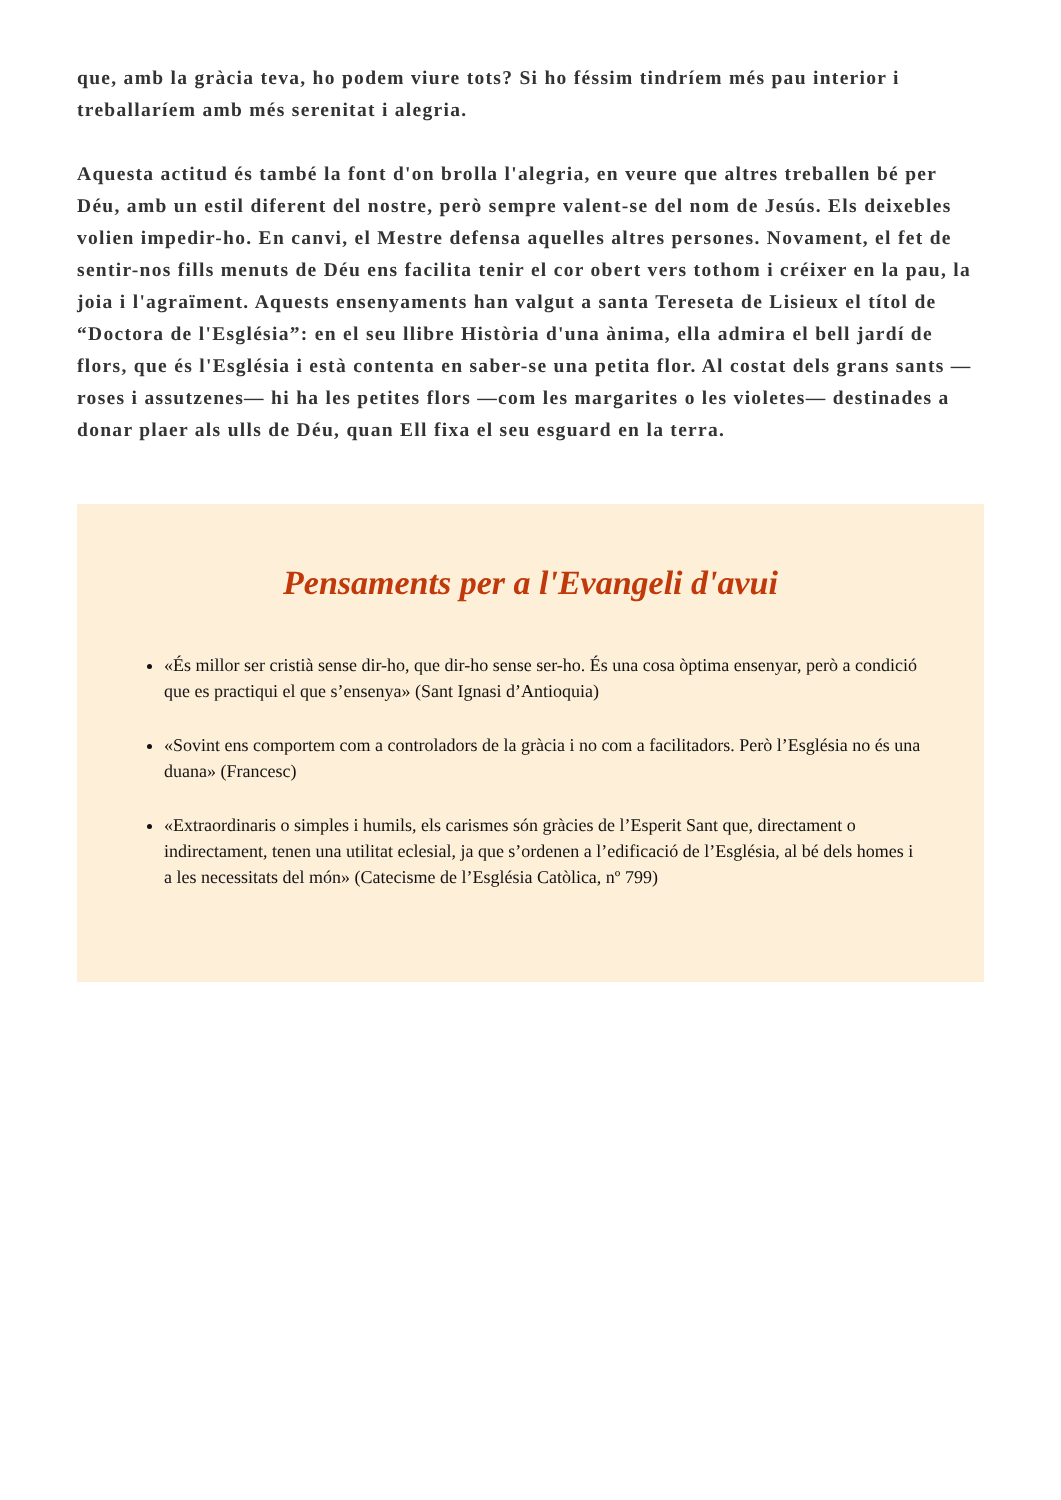que, amb la gràcia teva, ho podem viure tots? Si ho féssim tindríem més pau interior i treballaríem amb més serenitat i alegria.
Aquesta actitud és també la font d'on brolla l'alegria, en veure que altres treballen bé per Déu, amb un estil diferent del nostre, però sempre valent-se del nom de Jesús. Els deixebles volien impedir-ho. En canvi, el Mestre defensa aquelles altres persones. Novament, el fet de sentir-nos fills menuts de Déu ens facilita tenir el cor obert vers tothom i créixer en la pau, la joia i l'agraïment. Aquests ensenyaments han valgut a santa Tereseta de Lisieux el títol de “Doctora de l'Església”: en el seu llibre Història d'una ànima, ella admira el bell jardí de flors, que és l'Església i està contenta en saber-se una petita flor. Al costat dels grans sants —roses i assutzenes— hi ha les petites flors —com les margarites o les violetes— destinades a donar plaer als ulls de Déu, quan Ell fixa el seu esguard en la terra.
Pensaments per a l'Evangeli d'avui
«És millor ser cristià sense dir-ho, que dir-ho sense ser-ho. És una cosa òptima ensenyar, però a condició que es practiqui el que s’ensenya» (Sant Ignasi d’Antioquia)
«Sovint ens comportem com a controladors de la gràcia i no com a facilitadors. Però l’Església no és una duana» (Francesc)
«Extraordinaris o simples i humils, els carismes són gràcies de l’Esperit Sant que, directament o indirectament, tenen una utilitat eclesial, ja que s’ordenen a l’edificació de l’Església, al bé dels homes i a les necessitats del món» (Catecisme de l’Església Catòlica, nº 799)